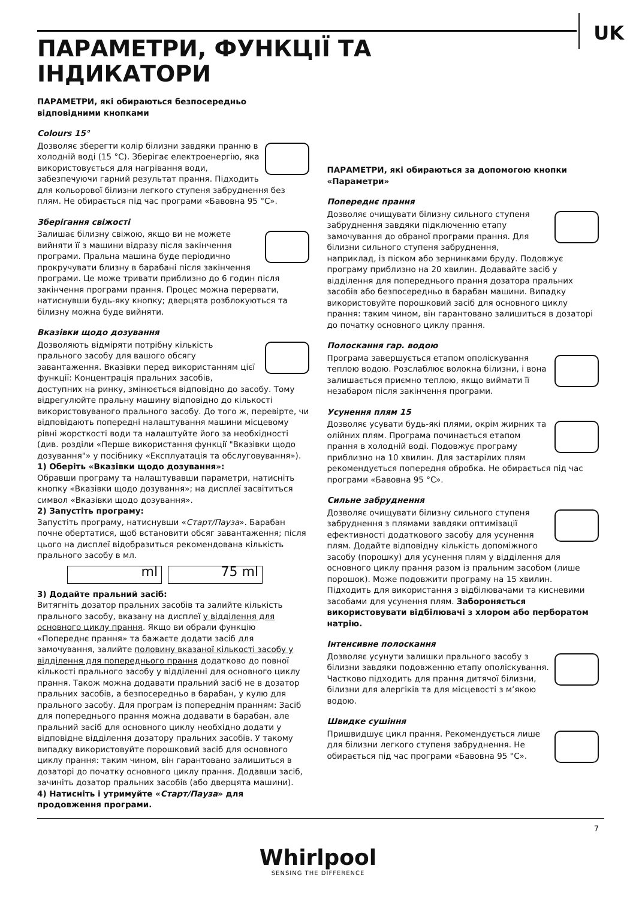UK
ПАРАМЕТРИ, ФУНКЦІЇ ТА
ІНДИКАТОРИ
ПАРАМЕТРИ, які обираються безпосередньо відповідними кнопками
Colours 15°
Дозволяє зберегти колір білизни завдяки пранню в холодній воді (15 °C). Зберігає електроенергію, яка використовується для нагрівання води, забезпечуючи гарний результат прання. Підходить для кольорової білизни легкого ступеня забруднення без плям. Не обирається під час програми «Бавовна 95 °C».
Зберігання свіжості
Залишає білизну свіжою, якщо ви не можете вийняти її з машини відразу після закінчення програми. Пральна машина буде періодично прокручувати близну в барабані після закінчення програми. Це може тривати приблизно до 6 годин після закінчення програми прання. Процес можна перервати, натиснувши будь-яку кнопку; дверцята розблокуються та білизну можна буде вийняти.
Вказівки щодо дозування
Дозволяють відміряти потрібну кількість прального засобу для вашого обсягу завантаження. Вказівки перед використанням цієї функції: Концентрація пральних засобів, доступних на ринку, змінюється відповідно до засобу. Тому відрегулюйте пральну машину відповідно до кількості використовуваного прального засобу. До того ж, перевірте, чи відповідають попередні налаштування машини місцевому рівні жорсткості води та налаштуйте його за необхідності (див. розділи «Перше використання функції "Вказівки щодо дозування"» у посібнику «Експлуатація та обслуговування»).
1) Оберіть «Вказівки щодо дозування»:
Обравши програму та налаштувавши параметри, натисніть кнопку «Вказівки щодо дозування»; на дисплеї засвітиться символ «Вказівки щодо дозування».
2) Запустіть програму:
Запустіть програму, натиснувши «Старт/Пауза». Барабан почне обертатися, щоб встановити обсяг завантаження; після цього на дисплеї відобразиться рекомендована кількість прального засобу в мл.
ml 75 ml
3) Додайте пральний засіб:
Витягніть дозатор пральних засобів та залийте кількість прального засобу, вказану на дисплеї у відділення для основного циклу прання. Якщо ви обрали функцію «Попереднє прання» та бажаєте додати засіб для замочування, залийте половину вказаної кількості засобу у відділення для попереднього прання додатково до повної кількості прального засобу у відділенні для основного циклу прання. Також можна додавати пральний засіб не в дозатор пральних засобів, а безпосередньо в барабан, у кулю для прального засобу. Для програм із попереднім пранням: Засіб для попереднього прання можна додавати в барабан, але пральний засіб для основного циклу необхідно додати у відповідне відділення дозатору пральних засобів. У такому випадку використовуйте порошковий засіб для основного циклу прання: таким чином, він гарантовано залишиться в дозаторі до початку основного циклу прання. Додавши засіб, зачиніть дозатор пральних засобів (або дверцята машини).
4) Натисніть і утримуйте «Старт/Пауза» для продовження програми.
ПАРАМЕТРИ, які обираються за допомогою кнопки «Параметри»
Попереднє прання
Дозволяє очищувати білизну сильного ступеня забруднення завдяки підключенню етапу замочування до обраної програми прання. Для білизни сильного ступеня забруднення, наприклад, із піском або зернинками бруду. Подовжує програму приблизно на 20 хвилин. Додавайте засіб у відділення для попереднього прання дозатора пральних засобів або безпосередньо в барабан машини. Випадку використовуйте порошковий засіб для основного циклу прання: таким чином, він гарантовано залишиться в дозаторі до початку основного циклу прання.
Полоскання гар. водою
Програма завершується етапом ополіскування теплою водою. Розслаблює волокна білизни, і вона залишається приємно теплою, якщо виймати її незабаром після закінчення програми.
Усунення плям 15
Дозволяє усувати будь-які плями, окрім жирних та олійних плям. Програма починається етапом прання в холодній воді. Подовжує програму приблизно на 10 хвилин. Для застарілих плям рекомендується попередня обробка. Не обирається під час програми «Бавовна 95 °C».
Сильне забруднення
Дозволяє очищувати білизну сильного ступеня забруднення з плямами завдяки оптимізації ефективності додаткового засобу для усунення плям. Додайте відповідну кількість допоміжного засобу (порошку) для усунення плям у відділення для основного циклу прання разом із пральним засобом (лише порошок). Може подовжити програму на 15 хвилин. Підходить для використання з відбілювачами та кисневими засобами для усунення плям. Забороняється використовувати відбілювачі з хлором або перборатом натрію.
Інтенсивне полоскання
Дозволяє усунути залишки прального засобу з білизни завдяки подовженню етапу ополіскування. Частково підходить для прання дитячої білизни, білизни для алергіків та для місцевості з м’якою водою.
Швидке сушіння
Пришвидшує цикл прання. Рекомендується лише для білизни легкого ступеня забруднення. Не обирається під час програми «Бавовна 95 °C».
7
Whirlpool
SENSING THE DIFFERENCE